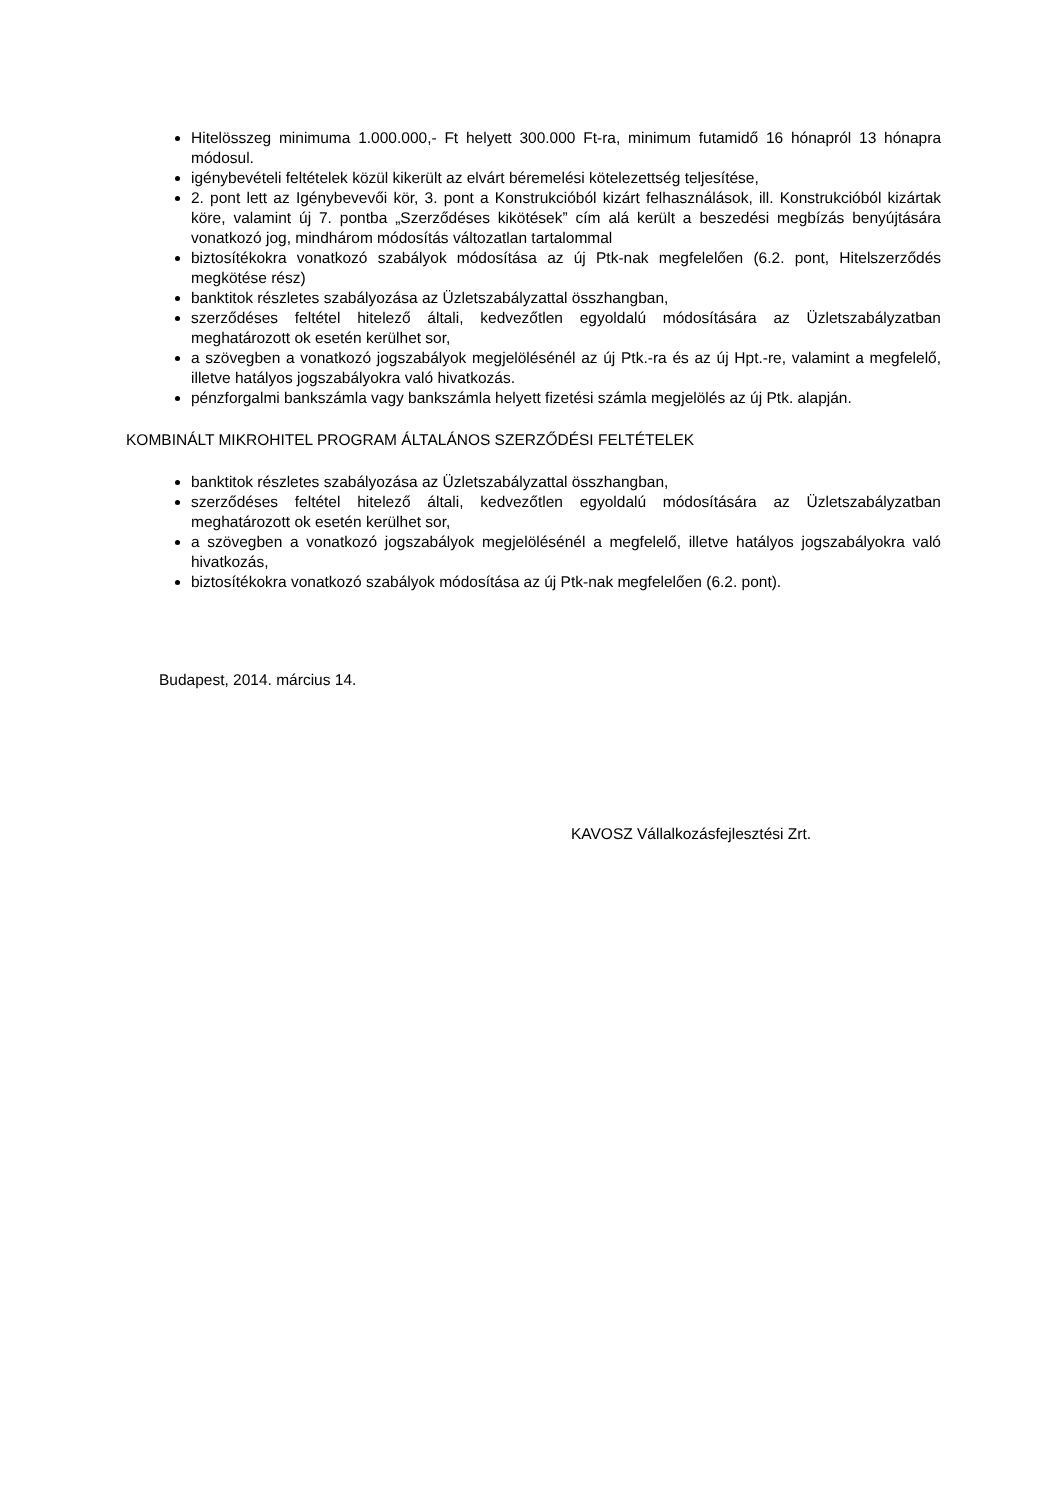Hitelösszeg minimuma 1.000.000,- Ft helyett 300.000 Ft-ra, minimum futamidő 16 hónapról 13 hónapra módosul.
igénybevételi feltételek közül kikerült az elvárt béremelési kötelezettség teljesítése,
2. pont lett az Igénybevevői kör, 3. pont a Konstrukcióból kizárt felhasználások, ill. Konstrukcióból kizártak köre, valamint új 7. pontba „Szerződéses kikötések” cím alá került a beszedési megbízás benyújtására vonatkozó jog, mindhárom módosítás változatlan tartalommal
biztosítékokra vonatkozó szabályok módosítása az új Ptk-nak megfelelően (6.2. pont, Hitelszerződés megkötése rész)
banktitok részletes szabályozása az Üzletszabályzattal összhangban,
szerződéses feltétel hitelező általi, kedvezőtlen egyoldalú módosítására az Üzletszabályzatban meghatározott ok esetén kerülhet sor,
a szövegben a vonatkozó jogszabályok megjelölésénél az új Ptk.-ra és az új Hpt.-re, valamint a megfelelő, illetve hatályos jogszabályokra való hivatkozás.
pénzforgalmi bankszámla vagy bankszámla helyett fizetési számla megjelölés az új Ptk. alapján.
KOMBINÁLT MIKROHITEL PROGRAM ÁLTALÁNOS SZERZŐDÉSI FELTÉTELEK
banktitok részletes szabályozása az Üzletszabályzattal összhangban,
szerződéses feltétel hitelező általi, kedvezőtlen egyoldalú módosítására az Üzletszabályzatban meghatározott ok esetén kerülhet sor,
a szövegben a vonatkozó jogszabályok megjelölésénél a megfelelő, illetve hatályos jogszabályokra való hivatkozás,
biztosítékokra vonatkozó szabályok módosítása az új Ptk-nak megfelelően (6.2. pont).
Budapest, 2014. március 14.
KAVOSZ Vállalkozásfejlesztési Zrt.